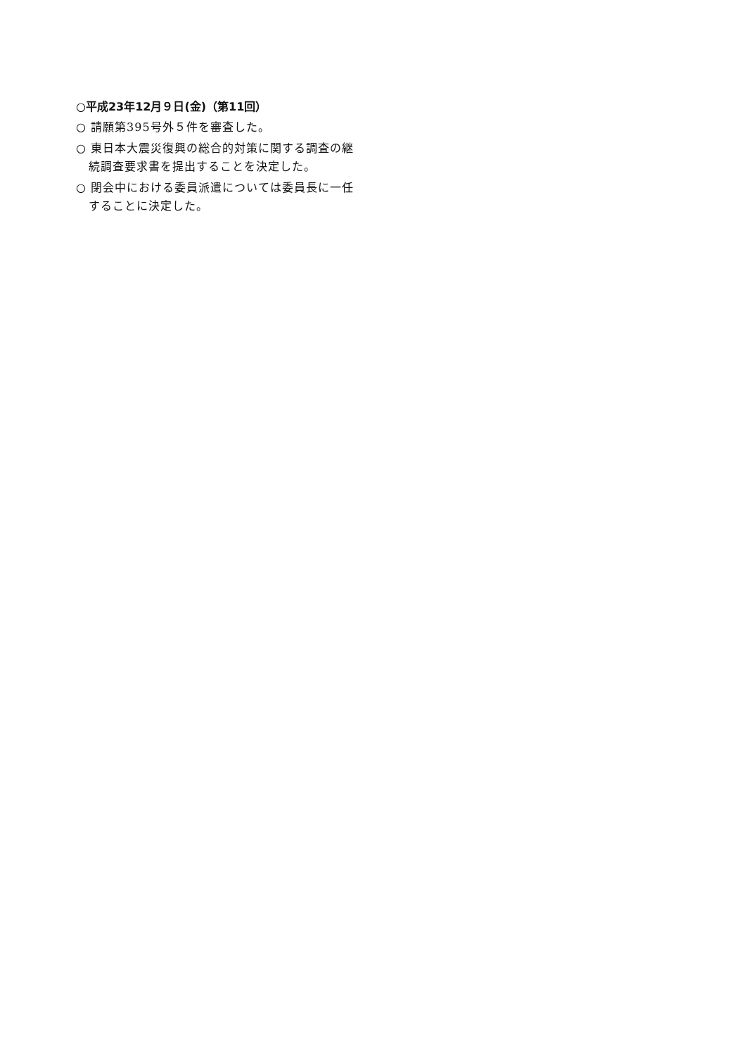○平成23年12月９日(金)（第11回）
○ 請願第395号外５件を審査した。
○ 東日本大震災復興の総合的対策に関する調査の継続調査要求書を提出することを決定した。
○ 閉会中における委員派遣については委員長に一任することに決定した。